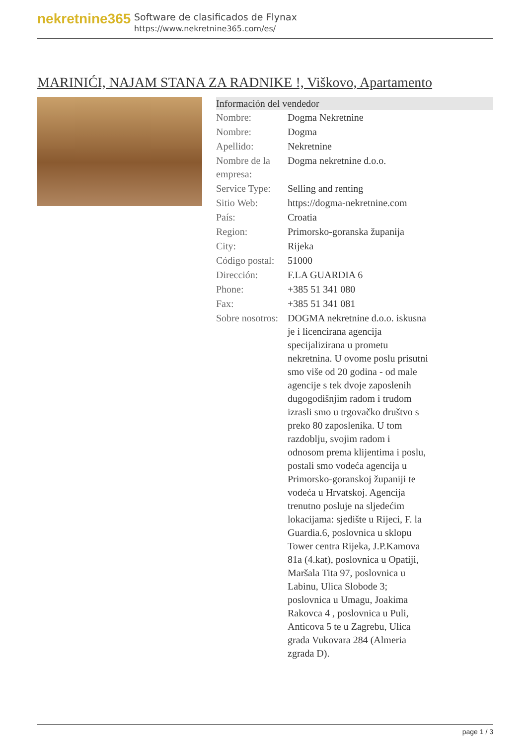nekretnine365
Software de clasificados de Flynax
https://www.nekretnine365.com/es/
MARINIĆI, NAJAM STANA ZA RADNIKE !, Viškovo, Apartamento
| Información del vendedor | |
| --- | --- |
| Nombre: | Dogma Nekretnine |
| Nombre: | Dogma |
| Apellido: | Nekretnine |
| Nombre de la empresa: | Dogma nekretnine d.o.o. |
| Service Type: | Selling and renting |
| Sitio Web: | https://dogma-nekretnine.com |
| País: | Croatia |
| Region: | Primorsko-goranska županija |
| City: | Rijeka |
| Código postal: | 51000 |
| Dirección: | F.LA GUARDIA 6 |
| Phone: | +385 51 341 080 |
| Fax: | +385 51 341 081 |
| Sobre nosotros: | DOGMA nekretnine d.o.o. iskusna je i licencirana agencija specijalizirana u prometu nekretnina. U ovome poslu prisutni smo više od 20 godina - od male agencije s tek dvoje zaposlenih dugogodišnjim radom i trudom izrasli smo u trgovačko društvo s preko 80 zaposlenika. U tom razdoblju, svojim radom i odnosom prema klijentima i poslu, postali smo vodeća agencija u Primorsko-goranskoj županiji te vodeća u Hrvatskoj. Agencija trenutno posluje na sljedećim lokacijama: sjedište u Rijeci, F. la Guardia.6, poslovnica u sklopu Tower centra Rijeka, J.P.Kamova 81a (4.kat), poslovnica u Opatiji, Maršala Tita 97, poslovnica u Labinu, Ulica Slobode 3; poslovnica u Umagu, Joakima Rakovca 4 , poslovnica u Puli, Anticova 5 te u Zagrebu, Ulica grada Vukovara 284 (Almeria zgrada D). |
page 1 / 3